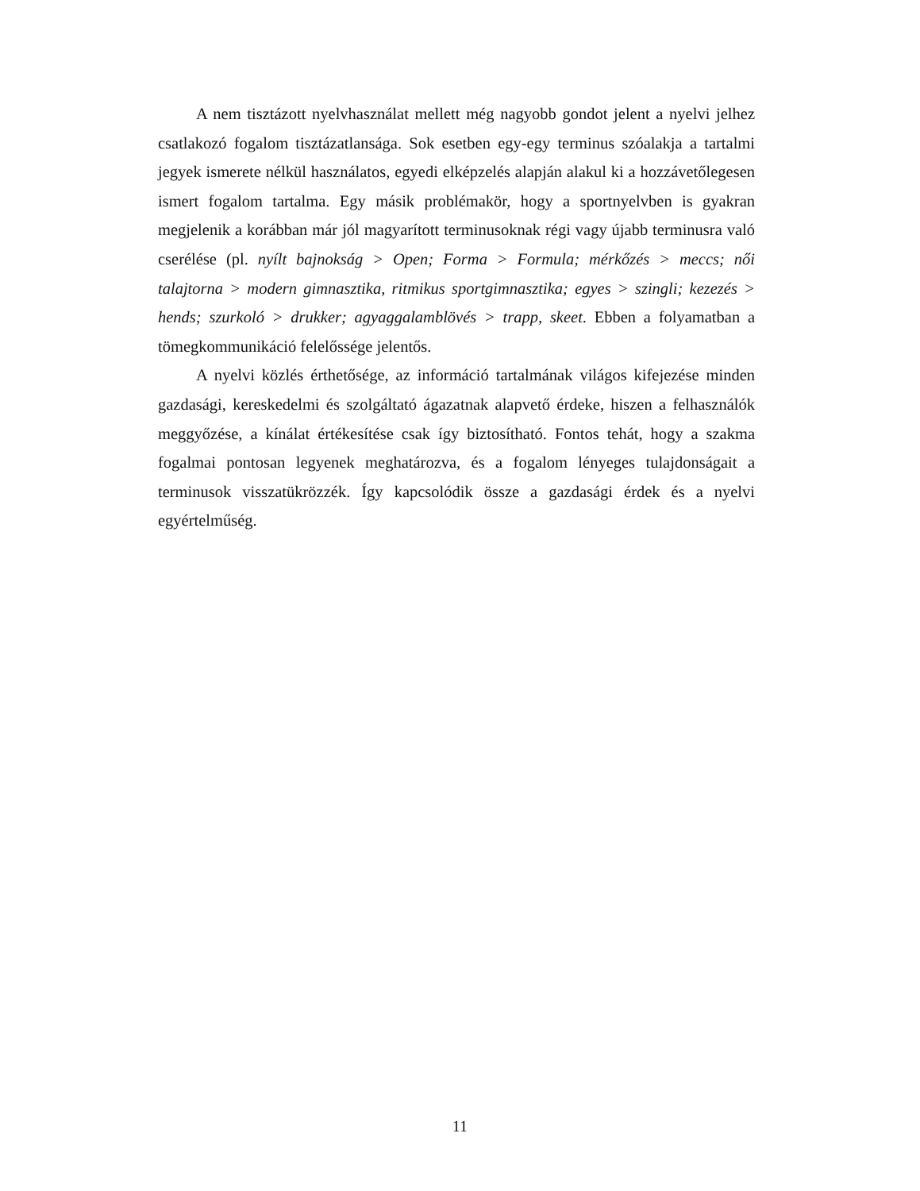A nem tisztázott nyelvhasználat mellett még nagyobb gondot jelent a nyelvi jelhez csatlakozó fogalom tisztázatlansága. Sok esetben egy-egy terminus szóalakja a tartalmi jegyek ismerete nélkül használatos, egyedi elképzelés alapján alakul ki a hozzávetőlegesen ismert fogalom tartalma. Egy másik problémakör, hogy a sportnyelvben is gyakran megjelenik a korábban már jól magyarított terminusoknak régi vagy újabb terminusra való cserélése (pl. nyílt bajnokság > Open; Forma > Formula; mérkőzés > meccs; női talajtorna > modern gimnasztika, ritmikus sportgimnasztika; egyes > szingli; kezezés > hends; szurkoló > drukker; agyaggalamblövés > trapp, skeet. Ebben a folyamatban a tömegkommunikáció felelőssége jelentős.
A nyelvi közlés érthetősége, az információ tartalmának világos kifejezése minden gazdasági, kereskedelmi és szolgáltató ágazatnak alapvető érdeke, hiszen a felhasználók meggyőzése, a kínálat értékesítése csak így biztosítható. Fontos tehát, hogy a szakma fogalmai pontosan legyenek meghatározva, és a fogalom lényeges tulajdonságait a terminusok visszatükrözzék. Így kapcsolódik össze a gazdasági érdek és a nyelvi egyértelműség.
11